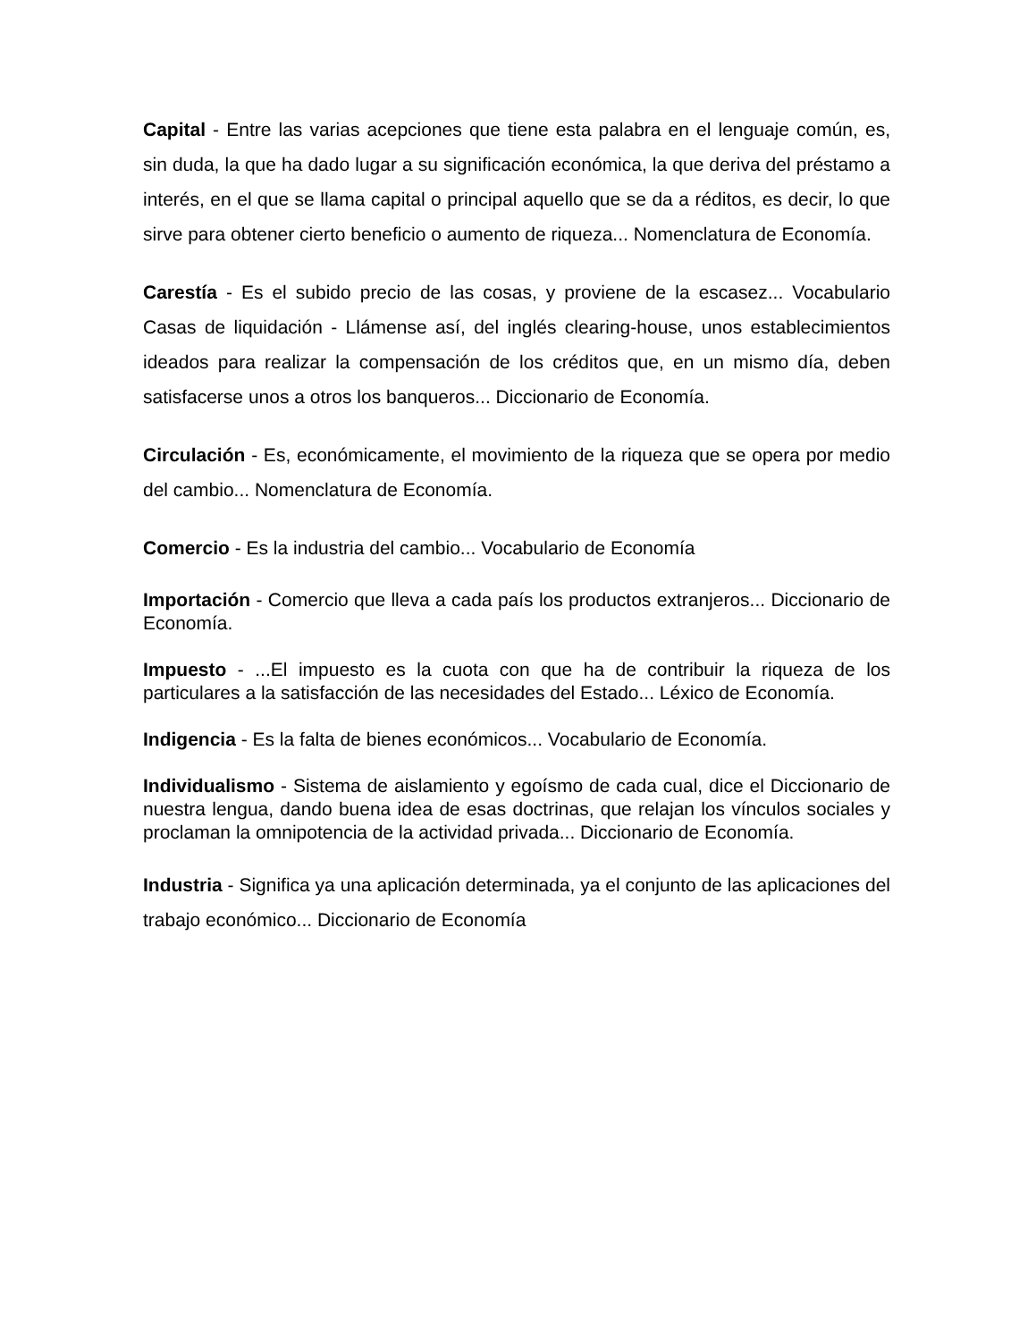Capital - Entre las varias acepciones que tiene esta palabra en el lenguaje común, es, sin duda, la que ha dado lugar a su significación económica, la que deriva del préstamo a interés, en el que se llama capital o principal aquello que se da a réditos, es decir, lo que sirve para obtener cierto beneficio o aumento de riqueza... Nomenclatura de Economía.
Carestía - Es el subido precio de las cosas, y proviene de la escasez... Vocabulario Casas de liquidación - Llámense así, del inglés clearing-house, unos establecimientos ideados para realizar la compensación de los créditos que, en un mismo día, deben satisfacerse unos a otros los banqueros... Diccionario de Economía.
Circulación - Es, económicamente, el movimiento de la riqueza que se opera por medio del cambio... Nomenclatura de Economía.
Comercio - Es la industria del cambio... Vocabulario de Economía
Importación - Comercio que lleva a cada país los productos extranjeros... Diccionario de Economía.
Impuesto - ...El impuesto es la cuota con que ha de contribuir la riqueza de los particulares a la satisfacción de las necesidades del Estado... Léxico de Economía.
Indigencia - Es la falta de bienes económicos... Vocabulario de Economía.
Individualismo - Sistema de aislamiento y egoísmo de cada cual, dice el Diccionario de nuestra lengua, dando buena idea de esas doctrinas, que relajan los vínculos sociales y proclaman la omnipotencia de la actividad privada... Diccionario de Economía.
Industria - Significa ya una aplicación determinada, ya el conjunto de las aplicaciones del trabajo económico... Diccionario de Economía